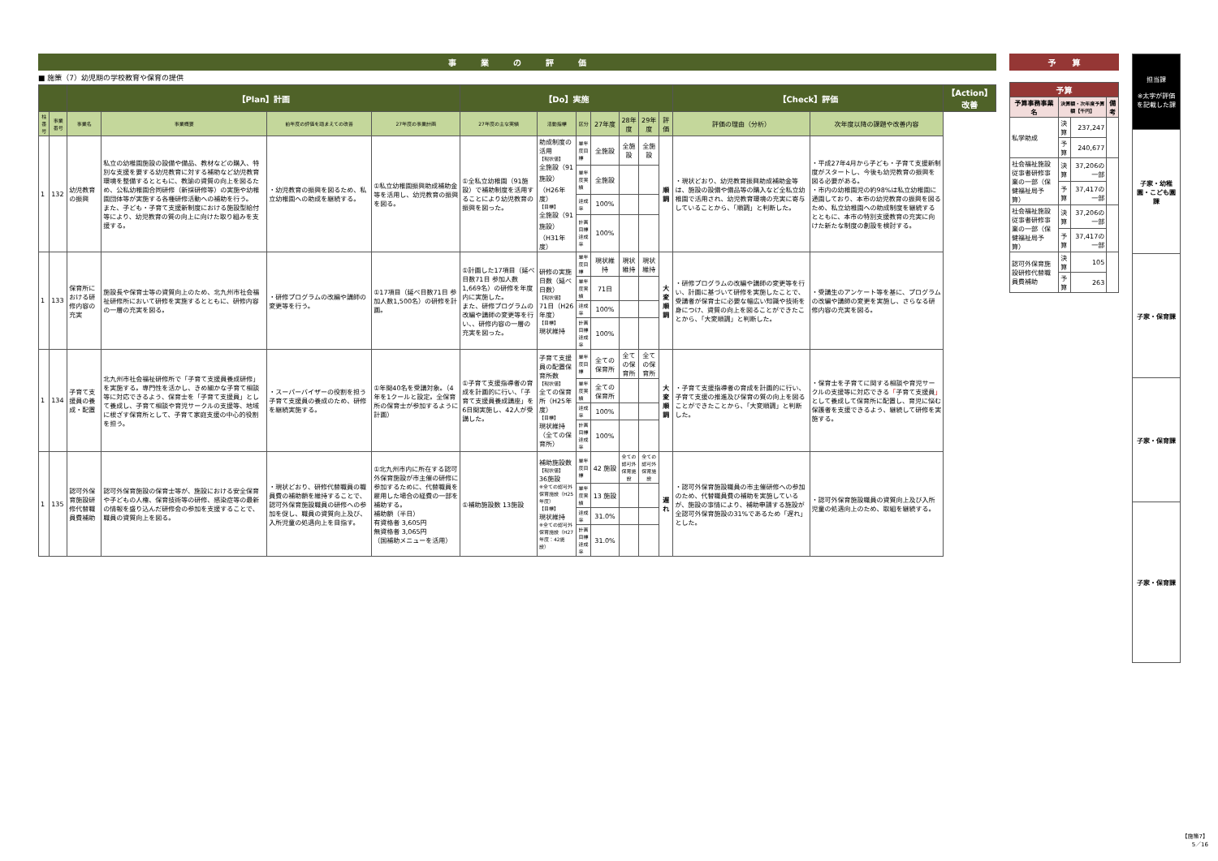事　　　業　　　の　　　評　　　価
■ 施策（7）幼児期の学校教育や保育の提供
| | | 【Plan】計画 | | | | 【Do】実施 | | | | | | | 【Check】評価 | | 【Action】改善 |
| --- | --- | --- | --- | --- | --- | --- | --- | --- | --- | --- | --- | --- | --- | --- | --- |
| 柱番号 | 事業番号 | 事業名 | 事業概要 | 前年度の評価を踏まえての改善 | 27年度の事業計画 | 27年度の主な実績 | 活動指標 | 区分 | 27年度 | 28年度 | 29年度 | 評価 | 評価の理由（分析） | 次年度以降の課題や改善内容 | |
| 1 | 132 | 幼児教育の振興 | 私立の幼稚園施設の設備や備品、教材などの購入、特別な支援を要する幼児教育に対する補助など幼児教育環境を整備するとともに、教諭の資質の向上を図るため、公私幼稚園合同研修（新採研修等）の実施や幼稚園団体等が実施する各種研修活動への補助を行う。 また、子ども・子育て支援新制度における施設型給付等により、幼児教育の質の向上に向けた取り組みを支援する。 | ・幼児教育の振興を図るため、私立幼稚園への助成を継続する。 | ①私立幼稚園振興助成補助金等を活用し、幼児教育の振興を図る。 | ①全私立幼稚園（91施設）で補助制度を活用することにより幼児教育の振興を図った。 | 助成制度の活用 【現状値】 全施設（91施設）（H26年度） 【目標】 全施設（91施設）（H31年度） | 単年度目標 | 全施設 | 全施設 | 全施設 | 順調 | ・現状どおり、幼児教育振興助成補助金等は、施設の設備や備品等の購入など全私立幼稚園で活用され、幼児教育環境の充実に寄与していることから、「順調」と判断した。 | ・平成27年4月から子ども・子育て支援新制度がスタートし、今後も幼児教育の振興を図る必要がある。 ・市内の幼稚園児の約98%は私立幼稚園に通園しており、本市の幼児教育の振興を図るため、私立幼稚園への助成制度を継続するとともに、本市の特別支援教育の充実に向けた新たな制度の創設を検討する。 | |
| | | | | | | | | 単年度実績 | 全施設 | | | | | | |
| | | | | | | | | 達成率 | 100% | | | | | | |
| | | | | | | | | 計画目標達成率 | 100% | | | | | | |
| 1 | 133 | 保育所における研修内容の充実 | 施設長や保育士等の資質向上のため、北九州市社会福祉研修所において研修を実施するとともに、研修内容の一層の充実を図る。 | ・研修プログラムの改編や講師の変更等を行う。 | ①17項目（延べ日数71日 参加人数1,500名）の研修を計画。 | ①計画した17項目（延べ日数71日 参加人数1,669名）の研修を年度内に実施した。 また、研修プログラムの改編や講師の変更等を行い、、研修内容の一層の充実を図った。 | 研修の実施日数（延べ日数） 【現状値】 71日（H26年度） 【目標】 現状維持 | 単年度目標 | 現状維持 | 現状維持 | 現状維持 | 大変順調 | ・研修プログラムの改編や講師の変更等を行い、計画に基づいて研修を実施したことで、受講者が保育士に必要な幅広い知識や技術を身につけ、資質の向上を図ることができたことから、「大変順調」と判断した。 | ・受講生のアンケート等を基に、プログラムの改編や講師の変更を実施し、さらなる研修内容の充実を図る。 | |
| | | | | | | | | 単年度実績 | 71日 | | | | | | |
| | | | | | | | | 達成率 | 100% | | | | | | |
| | | | | | | | | 計画目標達成率 | 100% | | | | | | |
| 1 | 134 | 子育て支援員の養成・配置 | 北九州市社会福祉研修所で「子育て支援員養成研修」を実施する。専門性を活かし、きめ細かな子育て相談等に対応できるよう、保育士を「子育て支援員」として養成し、子育て相談や育児サークルの支援等、地域に根ざす保育所として、子育て家庭支援の中心的役割を担う。 | ・スーパーバイザーの役割を担う子育て支援員の養成のため、研修を継続実施する。 | ①年間40名を受講対象。（4年を1クールと設定。全保育所の保育士が参加するように計画） | ①子育て支援指導者の育成を計画的に行い、「子育て支援員養成講座」を6日間実施し、42人が受講した。 | 子育て支援員の配置保育所数 【現状値】 全ての保育所（H25年度） 【目標】 現状維持（全ての保育所） | 単年度目標 | 全ての保育所 | 全ての保育所 | 全ての保育所 | 大変順調 | ・子育て支援指導者の育成を計画的に行い、子育て支援の推進及び保育の質の向上を図ることができたことから、「大変順調」と判断した。 | ・保育士を子育てに関する相談や育児サークルの支援等に対応できる 「 子育て支援員 」 として養成して保育所に配置し、育児に悩む保護者を支援できるよう、継続して研修を実施する。 | |
| | | | | | | | | 単年度実績 | 全ての保育所 | | | | | | |
| | | | | | | | | 達成率 | 100% | | | | | | |
| | | | | | | | | 計画目標達成率 | 100% | | | | | | |
| 1 | 135 | 認可外保育施設研修代替職員費補助 | 認可外保育施設の保育士等が、施設における安全保育や子どもの人権、保育技術等の研修、感染症等の最新の情報を盛り込んだ研修会の参加を支援することで、職員の資質向上を図る。 | ・現状どおり、研修代替職員の職員費の補助額を維持することで、認可外保育施設職員の研修への参加を促し、職員の資質向上及び、入所児童の処遇向上を目指す。 | ①北九州市内に所在する認可外保育施設が市主催の研修に参加するために、代替職員を雇用した場合の経費の一部を補助する。 補助額（半日） 有資格者 3,605円 無資格者 3,065円 （国補助メニューを活用） | ①補助施設数 13施設 | 補助施設数 【現状値】 36施設 ※全ての認可外保育施設（H25年度） 【目標】 現状維持 ※全ての認可外保育施設（H27年度：42施設） | 単年度目標 | 42 施設 | 全ての認可外保育施設 | 全ての認可外保育施設 | 遅れ | ・認可外保育施設職員の市主催研修への参加のため、代替職員費の補助を実施しているが、施設の事情により、補助申請する施設が全認可外保育施設の31%であるため「遅れ」とした。 | ・認可外保育施設職員の資質向上及び入所児童の処遇向上のため、取組を継続する。 | |
| | | | | | | | | 単年度実績 | 13 施設 | | | | | | |
| | | | | | | | | 達成率 | 31.0% | | | | | | |
| | | | | | | | | 計画目標達成率 | 31.0% | | | | | | |
予　　算
| 予算 | | | |
| --- | --- | --- | --- |
| 予算事務事業名 | 決算額・次年度予算額【千円】 | | 備考 |
| 私学助成 | 決算 | 237,247 | |
| | 予算 | 240,677 | |
| 社会福祉施設従事者研修事業の一部（保健福祉局予算） | 決算 | 37,206の一部 | |
| | 予算 | 37,417の一部 | |
| 社会福祉施設従事者研修事業の一部（保健福祉局予算） | 決算 | 37,206の一部 | |
| | 予算 | 37,417の一部 | |
| 認可外保育施設研修代替職員費補助 | 決算 | 105 | |
| | 予算 | 263 | |
| 担当課 ※太字が評価を記載した課 |
| 子家・幼稚園・こども園課 |
| 子家・保育課 |
| 子家・保育課 |
| 子家・保育課 |
【施策7】
5／16